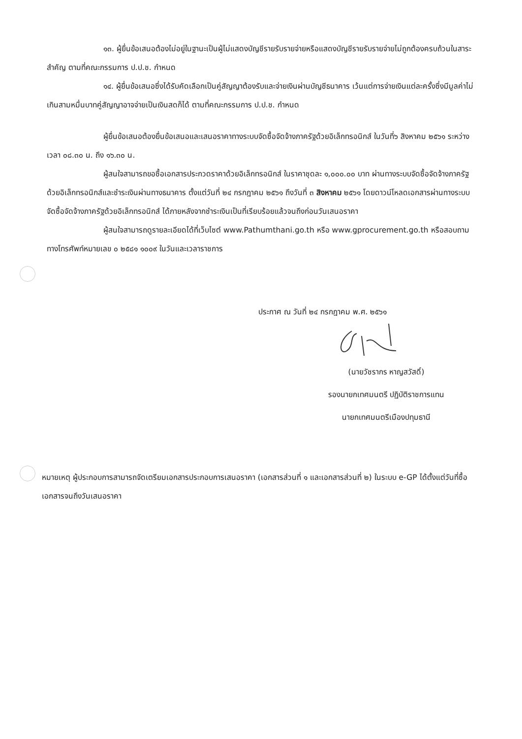๑๓. ผู้ยื่นข้อเสนอต้องไม่อยู่ในฐานะเป็นผู้ไม่แสดงบัญชีรายรับรายจ่ายหรือแสดงบัญชีรายรับรายจ่ายไม่ถูกต้องครบถ้วนในสาระสำคัญ ตามที่คณะกรรมการ ป.ป.ช. กำหนด
๑๔. ผู้ยื่นข้อเสนอซึ่งได้รับคัดเลือกเป็นคู่สัญญาต้องรับและจ่ายเงินผ่านบัญชีธนาคาร เว้นแต่การจ่ายเงินแต่ละครั้งซึ่งมีมูลค่าไม่เกินสามหมื่นบาทคู่สัญญาอาจจ่ายเป็นเงินสดก็ได้ ตามที่คณะกรรมการ ป.ป.ช. กำหนด
ผู้ยื่นข้อเสนอต้องยื่นข้อเสนอและเสนอราคาทางระบบจัดซื้อจัดจ้างภาครัฐด้วยอิเล็กทรอนิกส์ ในวันที่๖ สิงหาคม ๒๕๖๑ ระหว่างเวลา ๐๘.๓๐ น. ถึง ๑๖.๓๐ น.
ผู้สนใจสามารถขอซื้อเอกสารประกวดราคาด้วยอิเล็กทรอนิกส์ ในราคาชุดละ ๑,๐๐๐.๐๐ บาท ผ่านทางระบบจัดซื้อจัดจ้างภาครัฐด้วยอิเล็กทรอนิกส์และชำระเงินผ่านทางธนาคาร ตั้งแต่วันที่ ๒๔ กรกฎาคม ๒๕๖๑ ถึงวันที่ ๓ สิงหาคม ๒๕๖๑ โดยดาวน์โหลดเอกสารผ่านทางระบบจัดซื้อจัดจ้างภาครัฐด้วยอิเล็กทรอนิกส์ ได้ภายหลังจากชำระเงินเป็นที่เรียบร้อยแล้วจนถึงก่อนวันเสนอราคา
ผู้สนใจสามารถดูรายละเอียดได้ที่เว็บไซต์ www.Pathumthani.go.th หรือ www.gprocurement.go.th หรือสอบถามทางโทรศัพท์หมายเลข ๐ ๒๕๘๑ ๑๐๐๙ ในวันและเวลาราชการ
ประกาศ ณ วันที่ ๒๔ กรกฎาคม พ.ศ. ๒๕๖๑
(นายวัชรากร หาญสวัสดิ์)
รองนายกเทศมนตรี ปฏิบัติราชการแทน
นายกเทศมนตรีเมืองปทุมธานี
หมายเหตุ ผู้ประกอบการสามารถจัดเตรียมเอกสารประกอบการเสนอราคา (เอกสารส่วนที่ ๑ และเอกสารส่วนที่ ๒) ในระบบ e-GP ได้ตั้งแต่วันที่ซื้อเอกสารจนถึงวันเสนอราคา